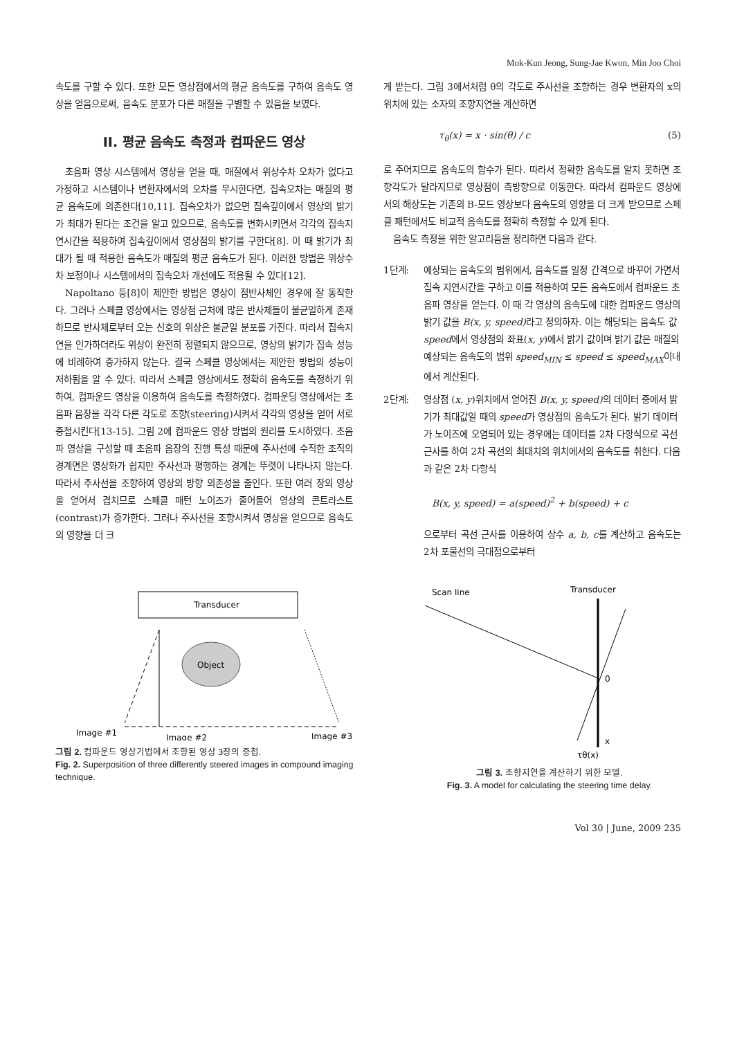Mok-Kun Jeong, Sung-Jae Kwon, Min Joo Choi
속도를 구할 수 있다. 또한 모든 영상점에서의 평균 음속도를 구하여 음속도 영상을 얻음으로써, 음속도 분포가 다른 매질을 구별할 수 있음을 보였다.
II. 평균 음속도 측정과 컴파운드 영상
초음파 영상 시스템에서 영상을 얻을 때, 매질에서 위상수차 오차가 없다고 가정하고 시스템이나 변환자에서의 오차를 무시한다면, 집속오차는 매질의 평균 음속도에 의존한다[10,11]. 집속오차가 없으면 집속깊이에서 영상의 밝기가 최대가 된다는 조건을 알고 있으므로, 음속도를 변화시키면서 각각의 집속지연시간을 적용하여 집속깊이에서 영상점의 밝기를 구한다[8]. 이 때 밝기가 최대가 될 때 적용한 음속도가 매질의 평균 음속도가 된다. 이러한 방법은 위상수차 보정이나 시스템에서의 집속오차 개선에도 적용될 수 있다[12].
Napoltano 등[8]이 제안한 방법은 영상이 점반사체인 경우에 잘 동작한다. 그러나 스페클 영상에서는 영상점 근처에 많은 반사체들이 불균일하게 존재하므로 반사체로부터 오는 신호의 위상은 불균일 분포를 가진다. 따라서 집속지연을 인가하더라도 위상이 완전히 정렬되지 않으므로, 영상의 밝기가 집속 성능에 비례하여 증가하지 않는다. 결국 스페클 영상에서는 제안한 방법의 성능이 저하됨을 알 수 있다. 따라서 스페클 영상에서도 정확히 음속도를 측정하기 위하여, 컴파운드 영상을 이용하여 음속도를 측정하였다. 컴파운딩 영상에서는 초음파 음장을 각각 다른 각도로 조향(steering)시켜서 각각의 영상을 얻어 서로 중첩시킨다[13-15]. 그림 2에 컴파운드 영상 방법의 원리를 도시하였다. 초음파 영상을 구성할 때 초음파 음장의 진행 특성 때문에 주사선에 수직한 조직의 경계면은 영상화가 쉽지만 주사선과 평행하는 경계는 뚜렷이 나타나지 않는다. 따라서 주사선을 조향하여 영상의 방향 의존성을 줄인다. 또한 여러 장의 영상을 얻어서 겹치므로 스페클 패턴 노이즈가 줄어들어 영상의 콘트라스트(contrast)가 증가한다. 그러나 주사선을 조향시켜서 영상을 얻으므로 음속도의 영향을 더 크
게 받는다. 그림 3에서처럼 θ의 각도로 주사선을 조향하는 경우 변환자의 x의 위치에 있는 소자의 조향지연을 계산하면
τ<sub>θ</sub>(x) = x · sin(θ) / c (5)
로 주어지므로 음속도의 함수가 된다. 따라서 정확한 음속도를 알지 못하면 조향각도가 달라지므로 영상점이 측방향으로 이동한다. 따라서 컴파운드 영상에서의 해상도는 기존의 B-모드 영상보다 음속도의 영향을 더 크게 받으므로 스페클 패턴에서도 비교적 음속도를 정확히 측정할 수 있게 된다.
음속도 측정을 위한 알고리듬을 정리하면 다음과 같다.
1단계: 예상되는 음속도의 범위에서, 음속도를 일정 간격으로 바꾸어 가면서 집속 지연시간을 구하고 이를 적용하여 모든 음속도에서 컴파운드 초음파 영상을 얻는다. 이 때 각 영상의 음속도에 대한 컴파운드 영상의 밝기 값을 B(x, y, speed) 라고 정의하자. 이는 해당되는 음속도 값 speed에서 영상점의 좌표(x, y)에서 밝기 값이며 밝기 값은 매질의 예상되는 음속도의 범위 speed<sub>MIN</sub> ≤ speed ≤ speed<sub>MAX</sub>이내에서 계산된다.
2단계: 영상점 (x, y)위치에서 얻어진 B(x, y, speed) 의 데이터 중에서 밝기가 최대값일 때의 speed가 영상점의 음속도가 된다. 밝기 데이터가 노이즈에 오염되어 있는 경우에는 데이터를 2차 다항식으로 곡선근사를 하여 2차 곡선의 최대치의 위치에서의 음속도를 취한다. 다음과 같은 2차 다항식
B(x, y, speed) = a(speed)<sup>2</sup> + b(speed) + c
으로부터 곡선 근사를 이용하여 상수 a, b, c를 계산하고 음속도는 2차 포물선의 극대점으로부터
Transducer
Object
Image #1
Image #2
Image #3
그림 2. 컴파운드 영상기법에서 조향된 영상 3장의 중첩.
Fig. 2. Superposition of three differently steered images in compound imaging technique.
Scan line
Transducer
0
x
τθ(x)
그림 3. 조향지연을 계산하기 위한 모델.
Fig. 3. A model for calculating the steering time delay.
Vol 30 | June, 2009 235